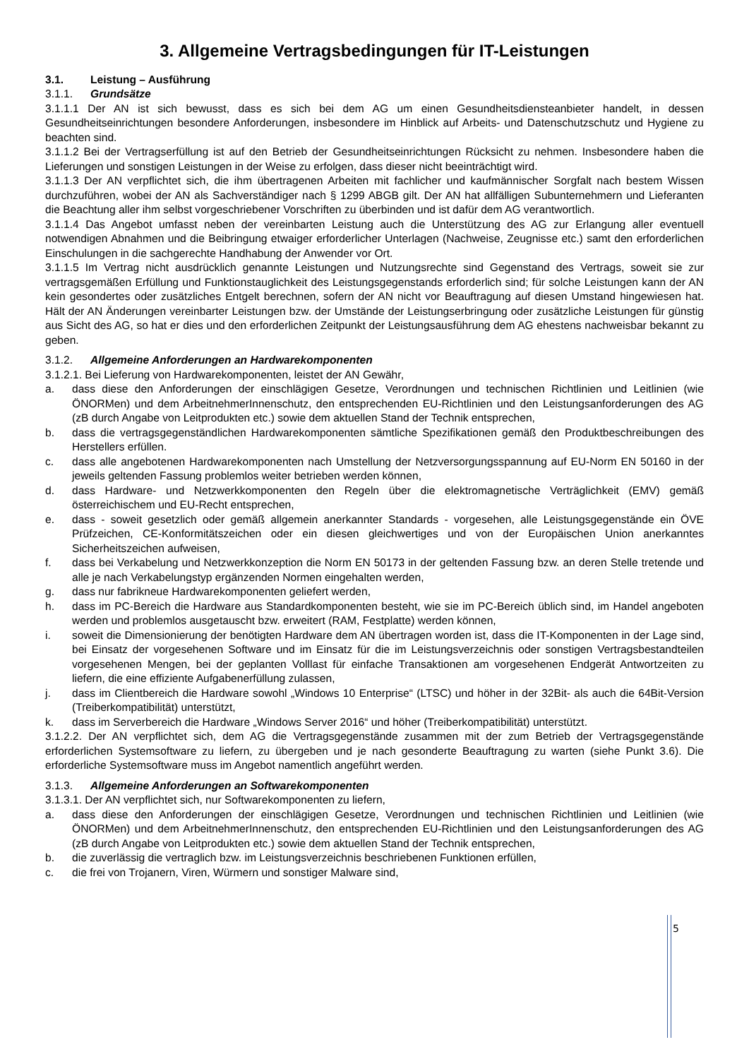3. Allgemeine Vertragsbedingungen für IT-Leistungen
3.1. Leistung – Ausführung
3.1.1. Grundsätze
3.1.1.1 Der AN ist sich bewusst, dass es sich bei dem AG um einen Gesundheitsdiensteanbieter handelt, in dessen Gesundheitseinrichtungen besondere Anforderungen, insbesondere im Hinblick auf Arbeits- und Datenschutzschutz und Hygiene zu beachten sind.
3.1.1.2 Bei der Vertragserfüllung ist auf den Betrieb der Gesundheitseinrichtungen Rücksicht zu nehmen. Insbesondere haben die Lieferungen und sonstigen Leistungen in der Weise zu erfolgen, dass dieser nicht beeinträchtigt wird.
3.1.1.3 Der AN verpflichtet sich, die ihm übertragenen Arbeiten mit fachlicher und kaufmännischer Sorgfalt nach bestem Wissen durchzuführen, wobei der AN als Sachverständiger nach § 1299 ABGB gilt. Der AN hat allfälligen Subunternehmern und Lieferanten die Beachtung aller ihm selbst vorgeschriebener Vorschriften zu überbinden und ist dafür dem AG verantwortlich.
3.1.1.4 Das Angebot umfasst neben der vereinbarten Leistung auch die Unterstützung des AG zur Erlangung aller eventuell notwendigen Abnahmen und die Beibringung etwaiger erforderlicher Unterlagen (Nachweise, Zeugnisse etc.) samt den erforderlichen Einschulungen in die sachgerechte Handhabung der Anwender vor Ort.
3.1.1.5 Im Vertrag nicht ausdrücklich genannte Leistungen und Nutzungsrechte sind Gegenstand des Vertrags, soweit sie zur vertragsgemäßen Erfüllung und Funktionstauglichkeit des Leistungsgegenstands erforderlich sind; für solche Leistungen kann der AN kein gesondertes oder zusätzliches Entgelt berechnen, sofern der AN nicht vor Beauftragung auf diesen Umstand hingewiesen hat. Hält der AN Änderungen vereinbarter Leistungen bzw. der Umstände der Leistungserbringung oder zusätzliche Leistungen für günstig aus Sicht des AG, so hat er dies und den erforderlichen Zeitpunkt der Leistungsausführung dem AG ehestens nachweisbar bekannt zu geben.
3.1.2. Allgemeine Anforderungen an Hardwarekomponenten
3.1.2.1. Bei Lieferung von Hardwarekomponenten, leistet der AN Gewähr,
a. dass diese den Anforderungen der einschlägigen Gesetze, Verordnungen und technischen Richtlinien und Leitlinien (wie ÖNORMen) und dem ArbeitnehmerInnenschutz, den entsprechenden EU-Richtlinien und den Leistungsanforderungen des AG (zB durch Angabe von Leitprodukten etc.) sowie dem aktuellen Stand der Technik entsprechen,
b. dass die vertragsgegenständlichen Hardwarekomponenten sämtliche Spezifikationen gemäß den Produktbeschreibungen des Herstellers erfüllen.
c. dass alle angebotenen Hardwarekomponenten nach Umstellung der Netzversorgungsspannung auf EU-Norm EN 50160 in der jeweils geltenden Fassung problemlos weiter betrieben werden können,
d. dass Hardware- und Netzwerkkomponenten den Regeln über die elektromagnetische Verträglichkeit (EMV) gemäß österreichischem und EU-Recht entsprechen,
e. dass - soweit gesetzlich oder gemäß allgemein anerkannter Standards - vorgesehen, alle Leistungsgegenstände ein ÖVE Prüfzeichen, CE-Konformitätszeichen oder ein diesen gleichwertiges und von der Europäischen Union anerkanntes Sicherheitszeichen aufweisen,
f. dass bei Verkabelung und Netzwerkkonzeption die Norm EN 50173 in der geltenden Fassung bzw. an deren Stelle tretende und alle je nach Verkabelungstyp ergänzenden Normen eingehalten werden,
g. dass nur fabrikneue Hardwarekomponenten geliefert werden,
h. dass im PC-Bereich die Hardware aus Standardkomponenten besteht, wie sie im PC-Bereich üblich sind, im Handel angeboten werden und problemlos ausgetauscht bzw. erweitert (RAM, Festplatte) werden können,
i. soweit die Dimensionierung der benötigten Hardware dem AN übertragen worden ist, dass die IT-Komponenten in der Lage sind, bei Einsatz der vorgesehenen Software und im Einsatz für die im Leistungsverzeichnis oder sonstigen Vertragsbestandteilen vorgesehenen Mengen, bei der geplanten Volllast für einfache Transaktionen am vorgesehenen Endgerät Antwortzeiten zu liefern, die eine effiziente Aufgabenerfüllung zulassen,
j. dass im Clientbereich die Hardware sowohl „Windows 10 Enterprise“ (LTSC) und höher in der 32Bit- als auch die 64Bit-Version (Treiberkompatibilität) unterstützt,
k. dass im Serverbereich die Hardware „Windows Server 2016“ und höher (Treiberkompatibilität) unterstützt.
3.1.2.2. Der AN verpflichtet sich, dem AG die Vertragsgegenstände zusammen mit der zum Betrieb der Vertragsgegenstände erforderlichen Systemsoftware zu liefern, zu übergeben und je nach gesonderte Beauftragung zu warten (siehe Punkt 3.6). Die erforderliche Systemsoftware muss im Angebot namentlich angeführt werden.
3.1.3. Allgemeine Anforderungen an Softwarekomponenten
3.1.3.1. Der AN verpflichtet sich, nur Softwarekomponenten zu liefern,
a. dass diese den Anforderungen der einschlägigen Gesetze, Verordnungen und technischen Richtlinien und Leitlinien (wie ÖNORMen) und dem ArbeitnehmerInnenschutz, den entsprechenden EU-Richtlinien und den Leistungsanforderungen des AG (zB durch Angabe von Leitprodukten etc.) sowie dem aktuellen Stand der Technik entsprechen,
b. die zuverlässig die vertraglich bzw. im Leistungsverzeichnis beschriebenen Funktionen erfüllen,
c. die frei von Trojanern, Viren, Würmern und sonstiger Malware sind,
5